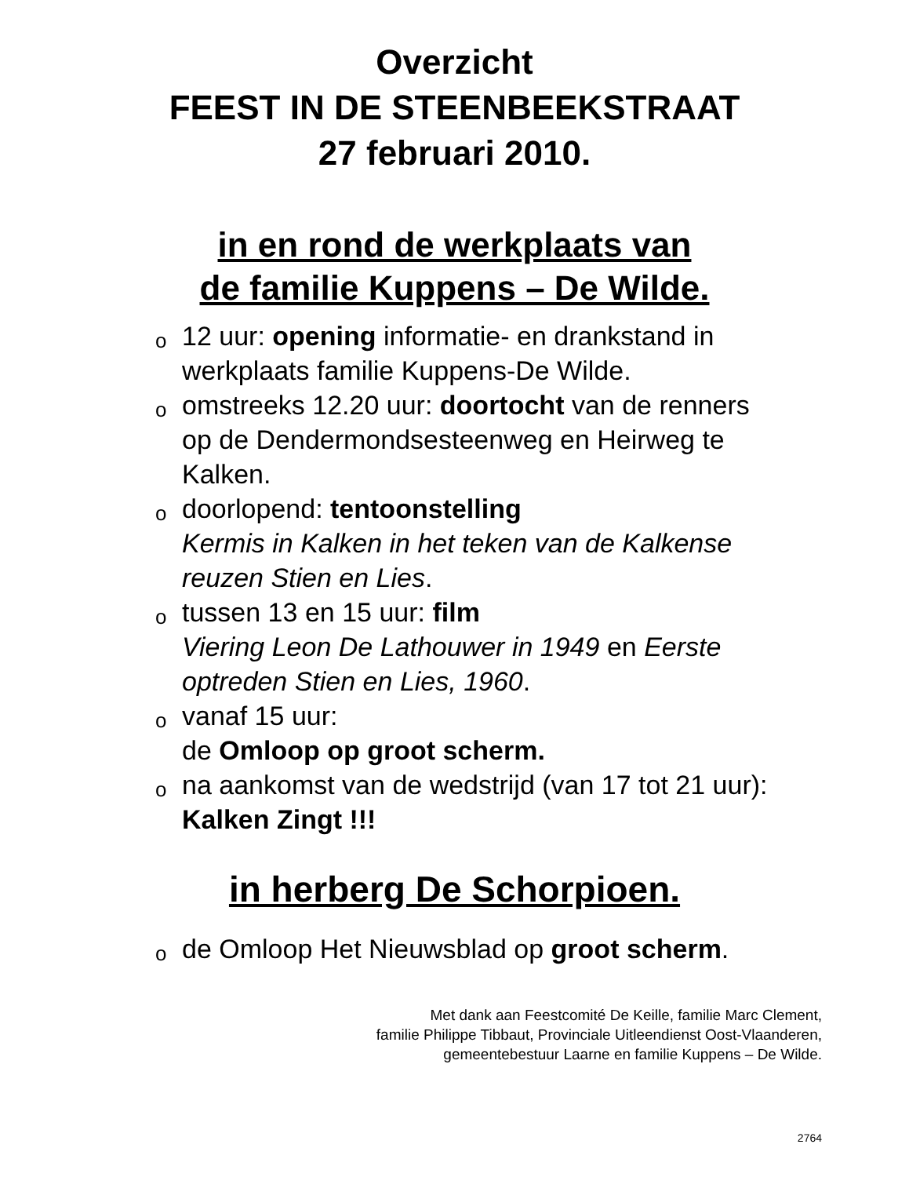Overzicht
FEEST IN DE STEENBEEKSTRAAT
27 februari 2010.
in en rond de werkplaats van
de familie Kuppens – De Wilde.
o 12 uur: opening informatie- en drankstand in werkplaats familie Kuppens-De Wilde.
o omstreeks 12.20 uur: doortocht van de renners op de Dendermondsesteenweg en Heirweg te Kalken.
o doorlopend: tentoonstelling
Kermis in Kalken in het teken van de Kalkense reuzen Stien en Lies.
o tussen 13 en 15 uur: film
Viering Leon De Lathouwer in 1949 en Eerste optreden Stien en Lies, 1960.
o vanaf 15 uur:
de Omloop op groot scherm.
o na aankomst van de wedstrijd (van 17 tot 21 uur): Kalken Zingt !!!
in herberg De Schorpioen.
o de Omloop Het Nieuwsblad op groot scherm.
Met dank aan Feestcomité De Keille, familie Marc Clement,
familie Philippe Tibbaut, Provinciale Uitleendienst Oost-Vlaanderen,
gemeentebestuur Laarne en familie Kuppens – De Wilde.
2764